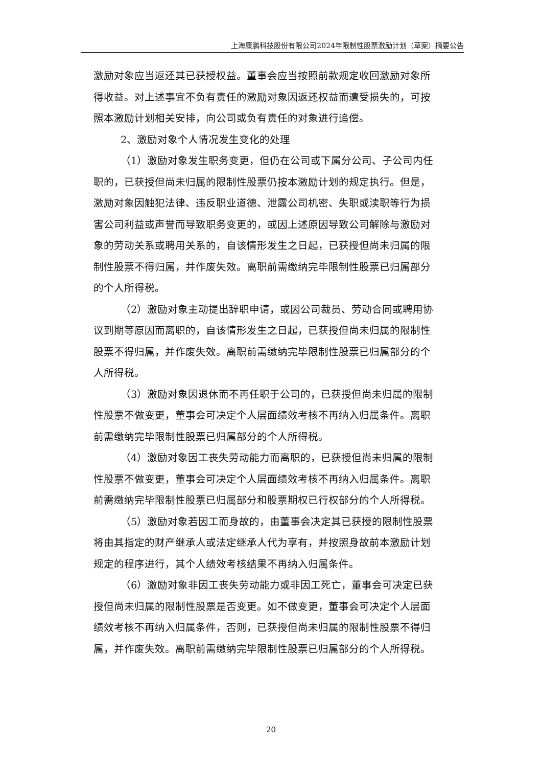上海康鹏科技股份有限公司2024年限制性股票激励计划（草案）摘要公告
激励对象应当返还其已获授权益。董事会应当按照前款规定收回激励对象所得收益。对上述事宜不负有责任的激励对象因返还权益而遭受损失的，可按照本激励计划相关安排，向公司或负有责任的对象进行追偿。
2、激励对象个人情况发生变化的处理
（1）激励对象发生职务变更，但仍在公司或下属分公司、子公司内任职的，已获授但尚未归属的限制性股票仍按本激励计划的规定执行。但是，激励对象因触犯法律、违反职业道德、泄露公司机密、失职或渎职等行为损害公司利益或声誉而导致职务变更的，或因上述原因导致公司解除与激励对象的劳动关系或聘用关系的，自该情形发生之日起，已获授但尚未归属的限制性股票不得归属，并作废失效。离职前需缴纳完毕限制性股票已归属部分的个人所得税。
（2）激励对象主动提出辞职申请，或因公司裁员、劳动合同或聘用协议到期等原因而离职的，自该情形发生之日起，已获授但尚未归属的限制性股票不得归属，并作废失效。离职前需缴纳完毕限制性股票已归属部分的个人所得税。
（3）激励对象因退休而不再任职于公司的，已获授但尚未归属的限制性股票不做变更，董事会可决定个人层面绩效考核不再纳入归属条件。离职前需缴纳完毕限制性股票已归属部分的个人所得税。
（4）激励对象因工丧失劳动能力而离职的，已获授但尚未归属的限制性股票不做变更，董事会可决定个人层面绩效考核不再纳入归属条件。离职前需缴纳完毕限制性股票已归属部分和股票期权已行权部分的个人所得税。
（5）激励对象若因工而身故的，由董事会决定其已获授的限制性股票将由其指定的财产继承人或法定继承人代为享有，并按照身故前本激励计划规定的程序进行，其个人绩效考核结果不再纳入归属条件。
（6）激励对象非因工丧失劳动能力或非因工死亡，董事会可决定已获授但尚未归属的限制性股票是否变更。如不做变更，董事会可决定个人层面绩效考核不再纳入归属条件，否则，已获授但尚未归属的限制性股票不得归属，并作废失效。离职前需缴纳完毕限制性股票已归属部分的个人所得税。
20